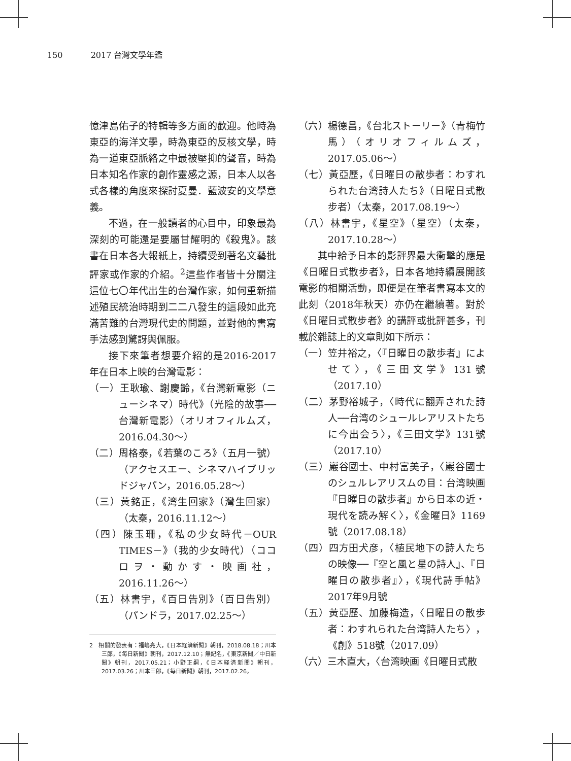150 2017 台灣文學年鑑
憶津島佑子的特輯等多方面的歡迎。他時為東亞的海洋文學，時為東亞的反核文學，時為一道東亞脈絡之中最被壓抑的聲音，時為日本知名作家的創作靈感之源，日本人以各式各樣的角度來探討夏曼．藍波安的文學意義。
不過，在一般讀者的心目中，印象最為深刻的可能還是要屬甘耀明的《殺鬼》。該書在日本各大報紙上，持續受到著名文藝批評家或作家的介紹。<sup>2</sup>這些作者皆十分關注這位七〇年代出生的台灣作家，如何重新描述殖民統治時期到二二八發生的這段如此充滿苦難的台灣現代史的問題，並對他的書寫手法感到驚訝與佩服。
接下來筆者想要介紹的是2016-2017年在日本上映的台灣電影：
（一）王耿瑜、謝慶齡，《台灣新電影（ニューシネマ）時代》（光陰的故事──台灣新電影）（オリオフィルムズ，2016.04.30～）
（二）周格泰，《若葉のころ》（五月一號）（アクセスエー、シネマハイブリッドジャパン，2016.05.28～）
（三）黃銘正，《湾生回家》（灣生回家）（太秦，2016.11.12～）
（四）陳玉珊，《私の少女時代－OUR TIMES－》（我的少女時代）（ココロヲ・動かす・映画社，2016.11.26～）
（五）林書宇，《百日告別》（百日告別）（パンドラ，2017.02.25～）
2　相關的發表有：福嶋亮大，《日本経済新聞》朝刊，2018.08.18；川本三郎，《毎日新聞》朝刊，2017.12.10；無記名，《東京新聞／中日新聞》朝刊，2017.05.21；小野正嗣，《日本経済新聞》朝刊，2017.03.26；川本三郎，《毎日新聞》朝刊，2017.02.26。
（六）楊德昌，《台北ストーリー》（青梅竹馬）（オリオフィルムズ，2017.05.06～）
（七）黃亞歷，《日曜日の散歩者：わすれられた台湾詩人たち》（日曜日式散步者）（太秦，2017.08.19～）
（八）林書宇，《星空》（星空）（太秦，2017.10.28～）
其中給予日本的影評界最大衝擊的應是《日曜日式散步者》，日本各地持續展開該電影的相關活動，即便是在筆者書寫本文的此刻（2018年秋天）亦仍在繼續著。對於《日曜日式散步者》的講評或批評甚多，刊載於雜誌上的文章則如下所示：
（一）笠井裕之，〈『日曜日の散歩者』によせて〉，《三田文学》131號（2017.10）
（二）茅野裕城子，〈時代に翻弄された詩人──台湾のシュールレアリストたちに今出会う〉，《三田文学》131號（2017.10）
（三）巖谷國士、中村富美子，〈巖谷國士のシュルレアリスムの目：台湾映画『日曜日の散歩者』から日本の近・現代を読み解く〉，《金曜日》1169號（2017.08.18）
（四）四方田犬彦，〈植民地下の詩人たちの映像──『空と風と星の詩人』、『日曜日の散歩者』〉，《現代詩手帖》2017年9月號
（五）黃亞歷、加藤梅造，〈日曜日の散歩者：わすれられた台湾詩人たち〉，《創》518號（2017.09）
（六）三木直大，〈台湾映画《日曜日式散